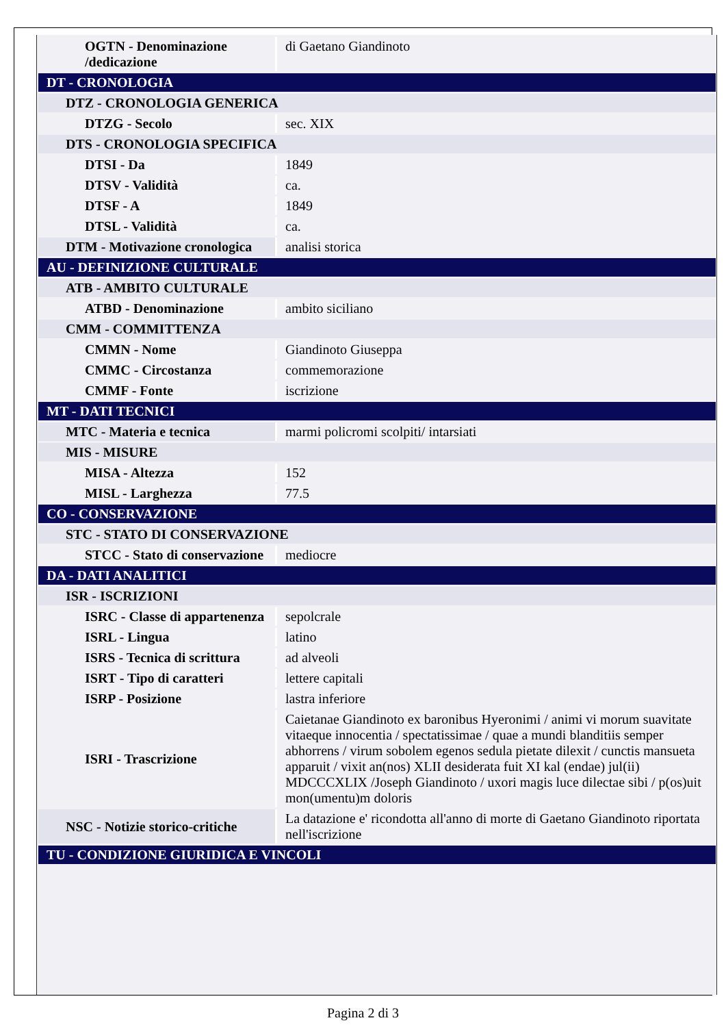| OGTN - Denominazione /dedicazione | di Gaetano Giandinoto |
| DT - CRONOLOGIA | |
| DTZ - CRONOLOGIA GENERICA | |
| DTZG - Secolo | sec. XIX |
| DTS - CRONOLOGIA SPECIFICA | |
| DTSI - Da | 1849 |
| DTSV - Validità | ca. |
| DTSF - A | 1849 |
| DTSL - Validità | ca. |
| DTM - Motivazione cronologica | analisi storica |
| AU - DEFINIZIONE CULTURALE | |
| ATB - AMBITO CULTURALE | |
| ATBD - Denominazione | ambito siciliano |
| CMM - COMMITTENZA | |
| CMMN - Nome | Giandinoto Giuseppa |
| CMMC - Circostanza | commemorazione |
| CMMF - Fonte | iscrizione |
| MT - DATI TECNICI | |
| MTC - Materia e tecnica | marmi policromi scolpiti/ intarsiati |
| MIS - MISURE | |
| MISA - Altezza | 152 |
| MISL - Larghezza | 77.5 |
| CO - CONSERVAZIONE | |
| STC - STATO DI CONSERVAZIONE | |
| STCC - Stato di conservazione | mediocre |
| DA - DATI ANALITICI | |
| ISR - ISCRIZIONI | |
| ISRC - Classe di appartenenza | sepolcrale |
| ISRL - Lingua | latino |
| ISRS - Tecnica di scrittura | ad alveoli |
| ISRT - Tipo di caratteri | lettere capitali |
| ISRP - Posizione | lastra inferiore |
| ISRI - Trascrizione | Caietanae Giandinoto ex baronibus Hyeronimi / animi vi morum suavitate vitaeque innocentia / spectatissimae / quae a mundi blanditiis semper abhorrens / virum sobolem egenos sedula pietate dilexit / cunctis mansueta apparuit / vixit an(nos) XLII desiderata fuit XI kal (endae) jul(ii) MDCCCXLIX /Joseph Giandinoto / uxori magis luce dilectae sibi / p(os)uit mon(umentu)m doloris |
| NSC - Notizie storico-critiche | La datazione e' ricondotta all'anno di morte di Gaetano Giandinoto riportata nell'iscrizione |
| TU - CONDIZIONE GIURIDICA E VINCOLI | |
Pagina 2 di 3